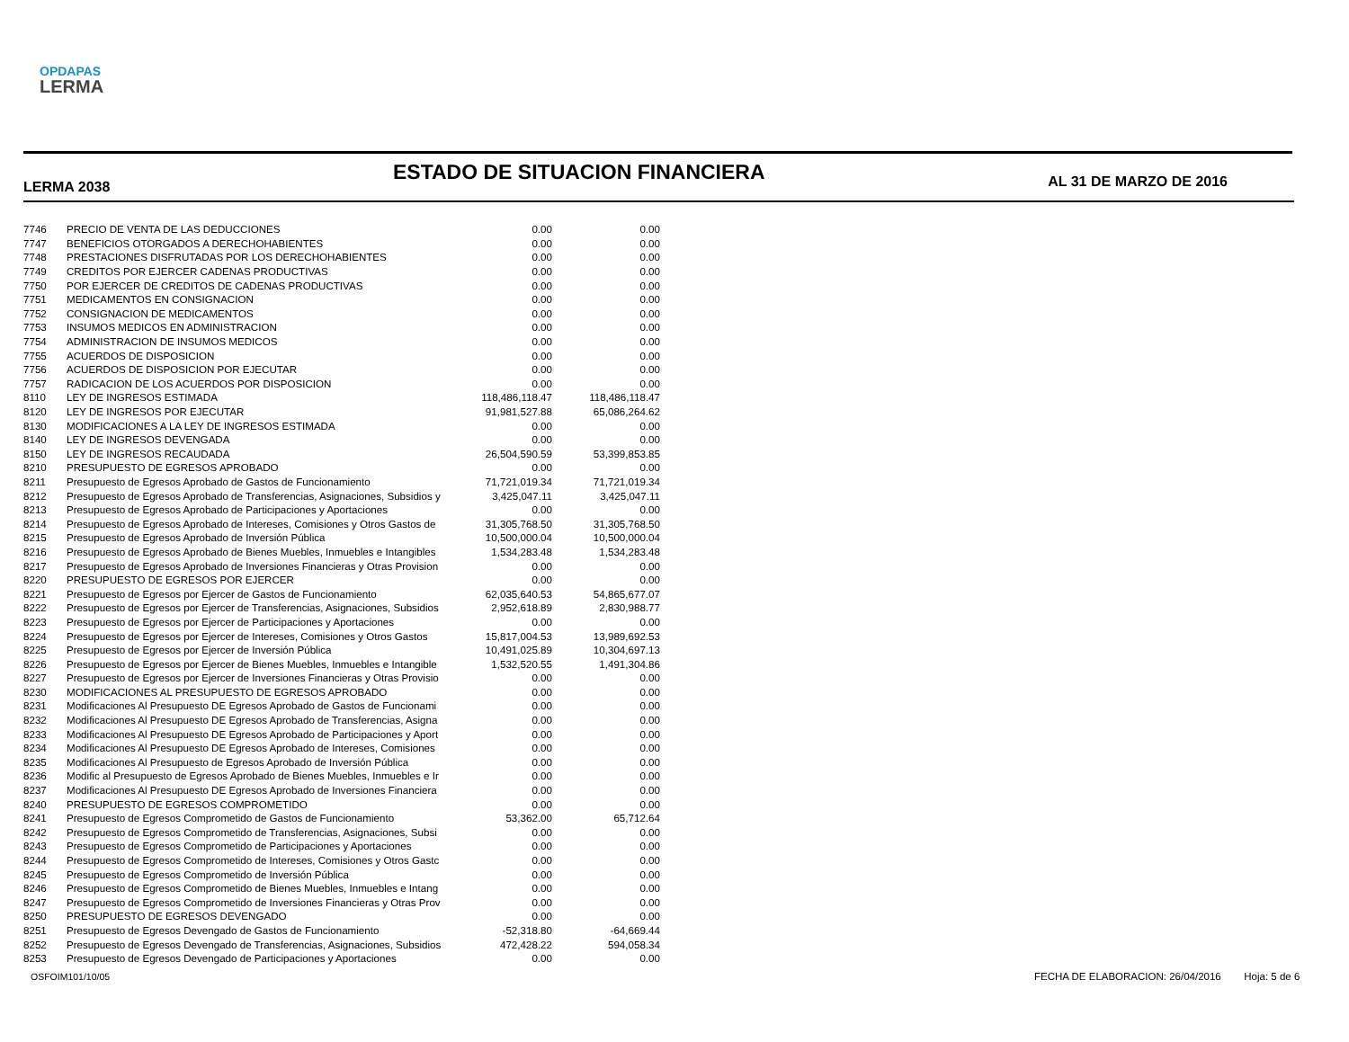OPDAPAS
LERMA
LERMA 2038
ESTADO DE SITUACION FINANCIERA
AL 31 DE MARZO DE 2016
| 7746 | PRECIO DE VENTA DE LAS DEDUCCIONES | 0.00 | 0.00 |
| 7747 | BENEFICIOS OTORGADOS A DERECHOHABIENTES | 0.00 | 0.00 |
| 7748 | PRESTACIONES DISFRUTADAS POR LOS DERECHOHABIENTES | 0.00 | 0.00 |
| 7749 | CREDITOS POR EJERCER CADENAS PRODUCTIVAS | 0.00 | 0.00 |
| 7750 | POR EJERCER DE CREDITOS DE CADENAS PRODUCTIVAS | 0.00 | 0.00 |
| 7751 | MEDICAMENTOS EN CONSIGNACION | 0.00 | 0.00 |
| 7752 | CONSIGNACION DE MEDICAMENTOS | 0.00 | 0.00 |
| 7753 | INSUMOS MEDICOS EN ADMINISTRACION | 0.00 | 0.00 |
| 7754 | ADMINISTRACION DE INSUMOS MEDICOS | 0.00 | 0.00 |
| 7755 | ACUERDOS DE DISPOSICION | 0.00 | 0.00 |
| 7756 | ACUERDOS DE DISPOSICION POR EJECUTAR | 0.00 | 0.00 |
| 7757 | RADICACION DE LOS ACUERDOS POR DISPOSICION | 0.00 | 0.00 |
| 8110 | LEY DE INGRESOS ESTIMADA | 118,486,118.47 | 118,486,118.47 |
| 8120 | LEY DE INGRESOS POR EJECUTAR | 91,981,527.88 | 65,086,264.62 |
| 8130 | MODIFICACIONES A LA LEY DE INGRESOS ESTIMADA | 0.00 | 0.00 |
| 8140 | LEY DE INGRESOS DEVENGADA | 0.00 | 0.00 |
| 8150 | LEY DE INGRESOS RECAUDADA | 26,504,590.59 | 53,399,853.85 |
| 8210 | PRESUPUESTO DE EGRESOS APROBADO | 0.00 | 0.00 |
| 8211 | Presupuesto de Egresos Aprobado de Gastos de Funcionamiento | 71,721,019.34 | 71,721,019.34 |
| 8212 | Presupuesto de Egresos Aprobado de Transferencias, Asignaciones, Subsidios y | 3,425,047.11 | 3,425,047.11 |
| 8213 | Presupuesto de Egresos Aprobado de Participaciones y Aportaciones | 0.00 | 0.00 |
| 8214 | Presupuesto de Egresos Aprobado de Intereses, Comisiones y Otros Gastos de | 31,305,768.50 | 31,305,768.50 |
| 8215 | Presupuesto de Egresos Aprobado de Inversión Pública | 10,500,000.04 | 10,500,000.04 |
| 8216 | Presupuesto de Egresos Aprobado de Bienes Muebles, Inmuebles e Intangibles | 1,534,283.48 | 1,534,283.48 |
| 8217 | Presupuesto de Egresos Aprobado de Inversiones Financieras y Otras Provision | 0.00 | 0.00 |
| 8220 | PRESUPUESTO DE EGRESOS POR EJERCER | 0.00 | 0.00 |
| 8221 | Presupuesto de Egresos por Ejercer de Gastos de Funcionamiento | 62,035,640.53 | 54,865,677.07 |
| 8222 | Presupuesto de Egresos por Ejercer de Transferencias, Asignaciones, Subsidios | 2,952,618.89 | 2,830,988.77 |
| 8223 | Presupuesto de Egresos por Ejercer de Participaciones y Aportaciones | 0.00 | 0.00 |
| 8224 | Presupuesto de Egresos por Ejercer de Intereses, Comisiones y Otros Gastos | 15,817,004.53 | 13,989,692.53 |
| 8225 | Presupuesto de Egresos por Ejercer de Inversión Pública | 10,491,025.89 | 10,304,697.13 |
| 8226 | Presupuesto de Egresos por Ejercer de Bienes Muebles, Inmuebles e Intangible | 1,532,520.55 | 1,491,304.86 |
| 8227 | Presupuesto de Egresos por Ejercer de Inversiones Financieras y Otras Provisio | 0.00 | 0.00 |
| 8230 | MODIFICACIONES AL PRESUPUESTO DE EGRESOS APROBADO | 0.00 | 0.00 |
| 8231 | Modificaciones Al Presupuesto DE Egresos Aprobado de Gastos de Funcionami | 0.00 | 0.00 |
| 8232 | Modificaciones Al Presupuesto DE Egresos Aprobado de Transferencias, Asigna | 0.00 | 0.00 |
| 8233 | Modificaciones Al Presupuesto DE Egresos Aprobado de Participaciones y Aport | 0.00 | 0.00 |
| 8234 | Modificaciones Al Presupuesto DE Egresos Aprobado de Intereses, Comisiones | 0.00 | 0.00 |
| 8235 | Modificaciones Al Presupuesto de Egresos Aprobado de Inversión Pública | 0.00 | 0.00 |
| 8236 | Modific al Presupuesto de Egresos Aprobado de Bienes Muebles, Inmuebles e Ir | 0.00 | 0.00 |
| 8237 | Modificaciones Al Presupuesto DE Egresos Aprobado de Inversiones Financiera | 0.00 | 0.00 |
| 8240 | PRESUPUESTO DE EGRESOS COMPROMETIDO | 0.00 | 0.00 |
| 8241 | Presupuesto de Egresos Comprometido de Gastos de Funcionamiento | 53,362.00 | 65,712.64 |
| 8242 | Presupuesto de Egresos Comprometido de Transferencias, Asignaciones, Subsi | 0.00 | 0.00 |
| 8243 | Presupuesto de Egresos Comprometido de Participaciones y Aportaciones | 0.00 | 0.00 |
| 8244 | Presupuesto de Egresos Comprometido de Intereses, Comisiones y Otros Gastc | 0.00 | 0.00 |
| 8245 | Presupuesto de Egresos Comprometido de Inversión Pública | 0.00 | 0.00 |
| 8246 | Presupuesto de Egresos Comprometido de Bienes Muebles, Inmuebles e Intang | 0.00 | 0.00 |
| 8247 | Presupuesto de Egresos Comprometido de Inversiones Financieras y Otras Prov | 0.00 | 0.00 |
| 8250 | PRESUPUESTO DE EGRESOS DEVENGADO | 0.00 | 0.00 |
| 8251 | Presupuesto de Egresos Devengado de Gastos de Funcionamiento | -52,318.80 | -64,669.44 |
| 8252 | Presupuesto de Egresos Devengado de Transferencias, Asignaciones, Subsidios | 472,428.22 | 594,058.34 |
| 8253 | Presupuesto de Egresos Devengado de Participaciones y Aportaciones | 0.00 | 0.00 |
OSFOIM101/10/05
FECHA DE ELABORACION: 26/04/2016 Hoja: 5 de 6